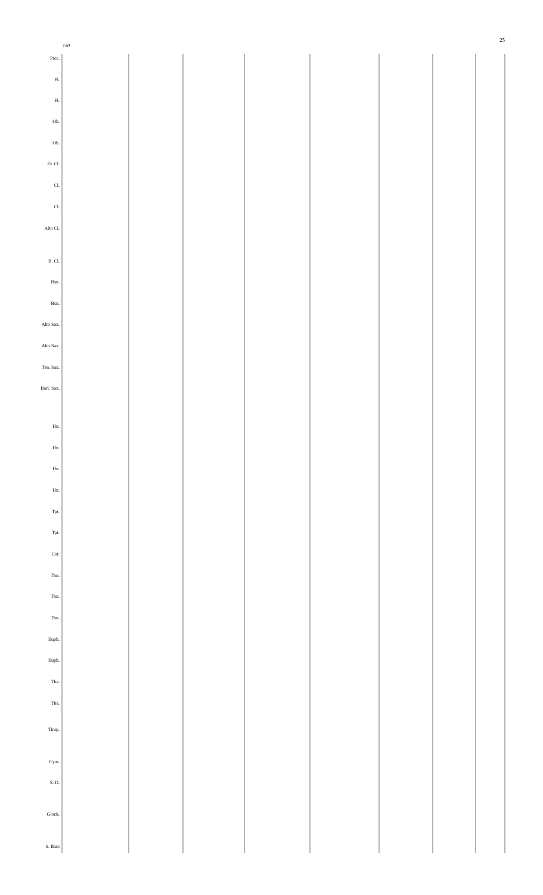25
130
Picc.
Fl.
Fl.
Ob.
Ob.
E♭ Cl.
Cl.
Cl.
Alto Cl.
B. Cl.
Bsn.
Bsn.
Alto Sax.
Alto Sax.
Ten. Sax.
Bari. Sax.
Hn.
Hn.
Hn.
Hn.
Tpt.
Tpt.
Cor.
Tbn.
Tbn.
Tbn.
Euph.
Euph.
Tba.
Tba.
Timp.
Cym.
S. D.
Glock.
S. Bass